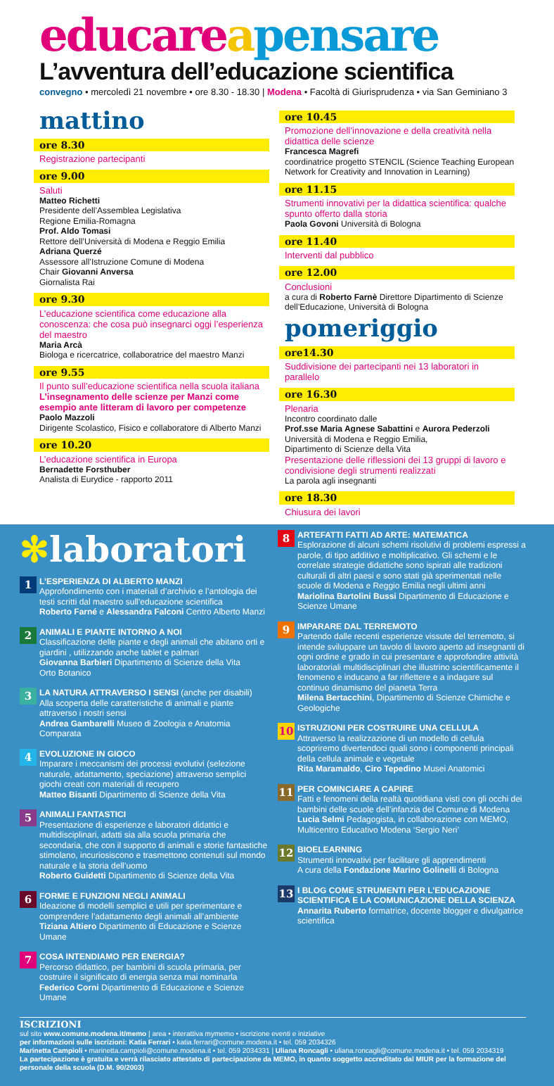educare apensare
L’avventura dell’educazione scientifica
convegno • mercoledì 21 novembre • ore 8.30 - 18.30 | Modena • Facoltà di Giurisprudenza • via San Geminiano 3
mattino
ore 8.30
Registrazione partecipanti
ore 9.00
Saluti
Matteo Richetti
Presidente dell’Assemblea Legislativa
Regione Emilia-Romagna
Prof. Aldo Tomasi
Rettore dell’Università di Modena e Reggio Emilia
Adriana Querzé
Assessore all’Istruzione Comune di Modena
Chair Giovanni Anversa
Giornalista Rai
ore 9.30
L’educazione scientifica come educazione alla conoscenza: che cosa può insegnarci oggi l’esperienza del maestro
Maria Arcà
Biologa e ricercatrice, collaboratrice del maestro Manzi
ore 9.55
Il punto sull’educazione scientifica nella scuola italiana
L’insegnamento delle scienze per Manzi come esempio ante litteram di lavoro per competenze
Paolo Mazzoli
Dirigente Scolastico, Fisico e collaboratore di Alberto Manzi
ore 10.20
L’educazione scientifica in Europa
Bernadette Forsthuber
Analista di Eurydice - rapporto 2011
ore 10.45
Promozione dell’innovazione e della creatività nella didattica delle scienze
Francesca Magrefi
coordinatrice progetto STENCIL (Science Teaching European Network for Creativity and Innovation in Learning)
ore 11.15
Strumenti innovativi per la didattica scientifica: qualche spunto offerto dalla storia
Paola Govoni Università di Bologna
ore 11.40
Interventi dal pubblico
ore 12.00
Conclusioni
a cura di Roberto Farnè Direttore Dipartimento di Scienze dell’Educazione, Università di Bologna
pomeriggio
ore14.30
Suddivisione dei partecipanti nei 13 laboratori in parallelo
ore 16.30
Plenaria
Incontro coordinato dalle
Prof.sse Maria Agnese Sabattini e Aurora Pederzoli
Università di Modena e Reggio Emilia,
Dipartimento di Scienze della Vita
Presentazione delle riflessioni dei 13 gruppi di lavoro e condivisione degli strumenti realizzati
La parola agli insegnanti
ore 18.30
Chiusura dei lavori
✻laboratori
1
L’ESPERIENZA DI ALBERTO MANZI
Approfondimento con i materiali d’archivio e l’antologia dei testi scritti dal maestro sull’educazione scientifica
Roberto Farné e Alessandra Falconi Centro Alberto Manzi
2
ANIMALI E PIANTE INTORNO A NOI
Classificazione delle piante e degli animali che abitano orti e giardini , utilizzando anche tablet e palmari
Giovanna Barbieri Dipartimento di Scienze della Vita
Orto Botanico
3
LA NATURA ATTRAVERSO I SENSI (anche per disabili)
Alla scoperta delle caratteristiche di animali e piante attraverso i nostri sensi
Andrea Gambarelli Museo di Zoologia e Anatomia Comparata
4
EVOLUZIONE IN GIOCO
Imparare i meccanismi dei processi evolutivi (selezione naturale, adattamento, speciazione) attraverso semplici giochi creati con materiali di recupero
Matteo Bisanti Dipartimento di Scienze della Vita
5
ANIMALI FANTASTICI
Presentazione di esperienze e laboratori didattici e multidisciplinari, adatti sia alla scuola primaria che secondaria, che con il supporto di animali e storie fantastiche stimolano, incuriosiscono e trasmettono contenuti sul mondo naturale e la storia dell’uomo
Roberto Guidetti Dipartimento di Scienze della Vita
6
FORME E FUNZIONI NEGLI ANIMALI
Ideazione di modelli semplici e utili per sperimentare e comprendere l’adattamento degli animali all’ambiente
Tiziana Altiero Dipartimento di Educazione e Scienze Umane
7
COSA INTENDIAMO PER ENERGIA?
Percorso didattico, per bambini di scuola primaria, per costruire il significato di energia senza mai nominarla
Federico Corni Dipartimento di Educazione e Scienze Umane
8
ARTEFATTI FATTI AD ARTE: MATEMATICA
Esplorazione di alcuni schemi risolutivi di problemi espressi a parole, di tipo additivo e moltiplicativo. Gli schemi e le correlate strategie didattiche sono ispirati alle tradizioni culturali di altri paesi e sono stati già sperimentati nelle scuole di Modena e Reggio Emilia negli ultimi anni
Mariolina Bartolini Bussi Dipartimento di Educazione e Scienze Umane
9
IMPARARE DAL TERREMOTO
Partendo dalle recenti esperienze vissute del terremoto, si intende sviluppare un tavolo di lavoro aperto ad insegnanti di ogni ordine e grado in cui presentare e approfondire attività laboratoriali multidisciplinari che illustrino scientificamente il fenomeno e inducano a far riflettere e a indagare sul continuo dinamismo del pianeta Terra
Milena Bertacchini, Dipartimento di Scienze Chimiche e Geologiche
10
ISTRUZIONI PER COSTRUIRE UNA CELLULA
Attraverso la realizzazione di un modello di cellula scopriremo divertendoci quali sono i componenti principali della cellula animale e vegetale
Rita Maramaldo, Ciro Tepedino Musei Anatomici
11
PER COMINCIARE A CAPIRE
Fatti e fenomeni della realtà quotidiana visti con gli occhi dei bambini delle scuole dell’infanzia del Comune di Modena
Lucia Selmi Pedagogista, in collaborazione con MEMO, Multicentro Educativo Modena ‘Sergio Neri’
12
BIOELEARNING
Strumenti innovativi per facilitare gli apprendimenti
A cura della Fondazione Marino Golinelli di Bologna
13
I BLOG COME STRUMENTI PER L’EDUCAZIONE SCIENTIFICA E LA COMUNICAZIONE DELLA SCIENZA
Annarita Ruberto formatrice, docente blogger e divulgatrice scientifica
ISCRIZIONI
sul sito www.comune.modena.it/memo | area • interattiva mymemo • iscrizione eventi e iniziative
per informazioni sulle iscrizioni: Katia Ferrari • katia.ferrari@comune.modena.it • tel. 059 2034326
Marinetta Campioli • marinetta.campioli@comune.modena.it • tel. 059 2034331 | Uliana Roncagli • uliana.roncagli@comune.modena.it • tel. 059 2034319
La partecipazione è gratuita e verrà rilasciato attestato di partecipazione da MEMO, in quanto soggetto accreditato dal MIUR per la formazione del personale della scuola (D.M. 90/2003)